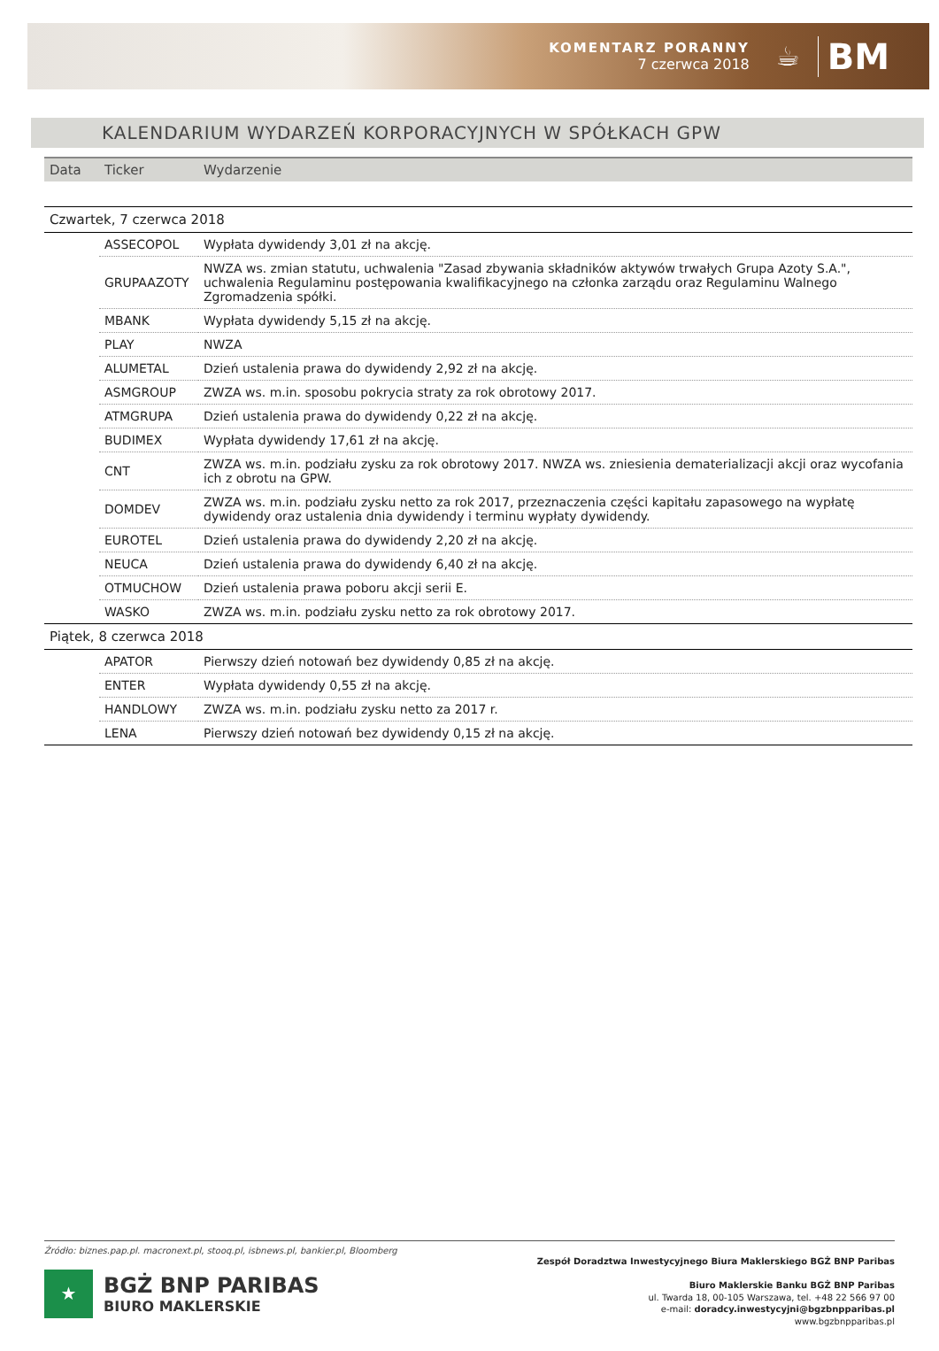KOMENTARZ PORANNY
7 czerwca 2018
☕
BM
KALENDARIUM WYDARZEŃ KORPORACYJNYCH W SPÓŁKACH GPW
| Data | Ticker | Wydarzenie |
| --- | --- | --- |
| Czwartek, 7 czerwca 2018 | | |
| | ASSECOPOL | Wypłata dywidendy 3,01 zł na akcję. |
| | GRUPAAZOTY | NWZA ws. zmian statutu, uchwalenia "Zasad zbywania składników aktywów trwałych Grupa Azoty S.A.", uchwalenia Regulaminu postępowania kwalifikacyjnego na członka zarządu oraz Regulaminu Walnego Zgromadzenia spółki. |
| | MBANK | Wypłata dywidendy 5,15 zł na akcję. |
| | PLAY | NWZA |
| | ALUMETAL | Dzień ustalenia prawa do dywidendy 2,92 zł na akcję. |
| | ASMGROUP | ZWZA ws. m.in. sposobu pokrycia straty za rok obrotowy 2017. |
| | ATMGRUPA | Dzień ustalenia prawa do dywidendy 0,22 zł na akcję. |
| | BUDIMEX | Wypłata dywidendy 17,61 zł na akcję. |
| | CNT | ZWZA ws. m.in. podziału zysku za rok obrotowy 2017. NWZA ws. zniesienia dematerializacji akcji oraz wycofania ich z obrotu na GPW. |
| | DOMDEV | ZWZA ws. m.in. podziału zysku netto za rok 2017, przeznaczenia części kapitału zapasowego na wypłatę dywidendy oraz ustalenia dnia dywidendy i terminu wypłaty dywidendy. |
| | EUROTEL | Dzień ustalenia prawa do dywidendy 2,20 zł na akcję. |
| | NEUCA | Dzień ustalenia prawa do dywidendy 6,40 zł na akcję. |
| | OTMUCHOW | Dzień ustalenia prawa poboru akcji serii E. |
| | WASKO | ZWZA ws. m.in. podziału zysku netto za rok obrotowy 2017. |
| Piątek, 8 czerwca 2018 | | |
| | APATOR | Pierwszy dzień notowań bez dywidendy 0,85 zł na akcję. |
| | ENTER | Wypłata dywidendy 0,55 zł na akcję. |
| | HANDLOWY | ZWZA ws. m.in. podziału zysku netto za 2017 r. |
| | LENA | Pierwszy dzień notowań bez dywidendy 0,15 zł na akcję. |
Źródło: biznes.pap.pl. macronext.pl, stooq.pl, isbnews.pl, bankier.pl, Bloomberg
★
BGŻ BNP PARIBAS
BIURO MAKLERSKIE
Zespół Doradztwa Inwestycyjnego Biura Maklerskiego BGŻ BNP Paribas
Biuro Maklerskie Banku BGŻ BNP Paribas
ul. Twarda 18, 00-105 Warszawa, tel. +48 22 566 97 00
e-mail: doradcy.inwestycyjni@bgzbnpparibas.pl
www.bgzbnpparibas.pl